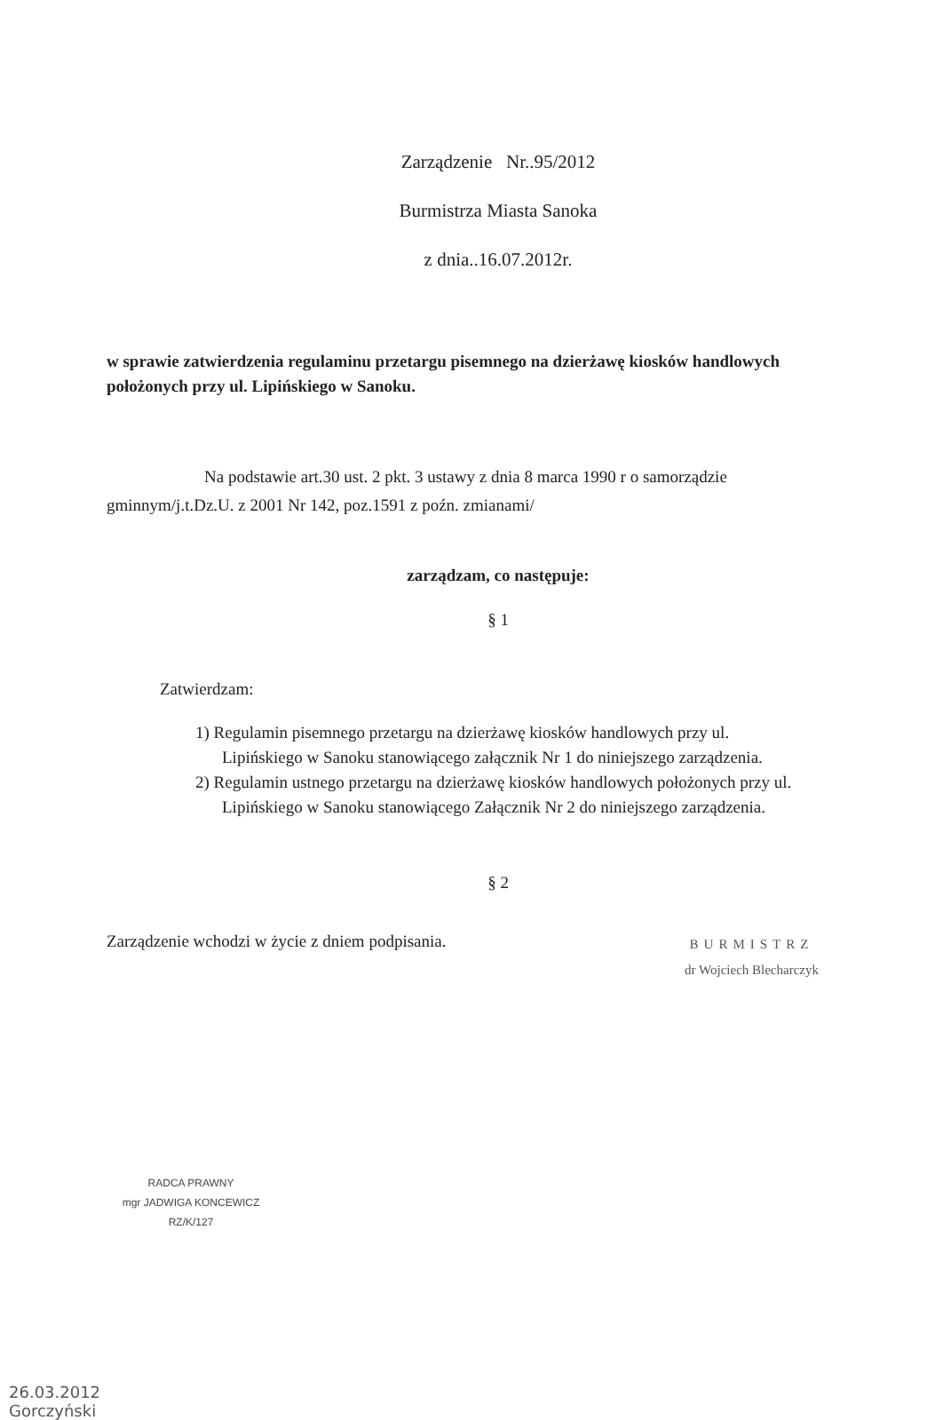Zarządzenie Nr..95/2012
Burmistrza Miasta Sanoka
z dnia..16.07.2012r.
w sprawie zatwierdzenia regulaminu przetargu pisemnego na dzierżawę kiosków handlowych położonych przy ul. Lipińskiego w Sanoku.
Na podstawie art.30 ust. 2 pkt. 3 ustawy z dnia 8 marca 1990 r o samorządzie gminnym/j.t.Dz.U. z 2001 Nr 142, poz.1591 z poźn. zmianami/
zarządzam, co następuje:
§ 1
Zatwierdzam:
1) Regulamin pisemnego przetargu na dzierżawę kiosków handlowych przy ul. Lipińskiego w Sanoku stanowiącego załącznik Nr 1 do niniejszego zarządzenia.
2) Regulamin ustnego przetargu na dzierżawę kiosków handlowych położonych przy ul. Lipińskiego w Sanoku stanowiącego Załącznik Nr 2 do niniejszego zarządzenia.
§ 2
Zarządzenie wchodzi w życie z dniem podpisania.
BURMISTRZ
dr Wojciech Blecharczyk
RADCA PRAWNY
mgr JADWIGA KONCEWICZ
RZ/K/127
26.03.2012
Gorczyński